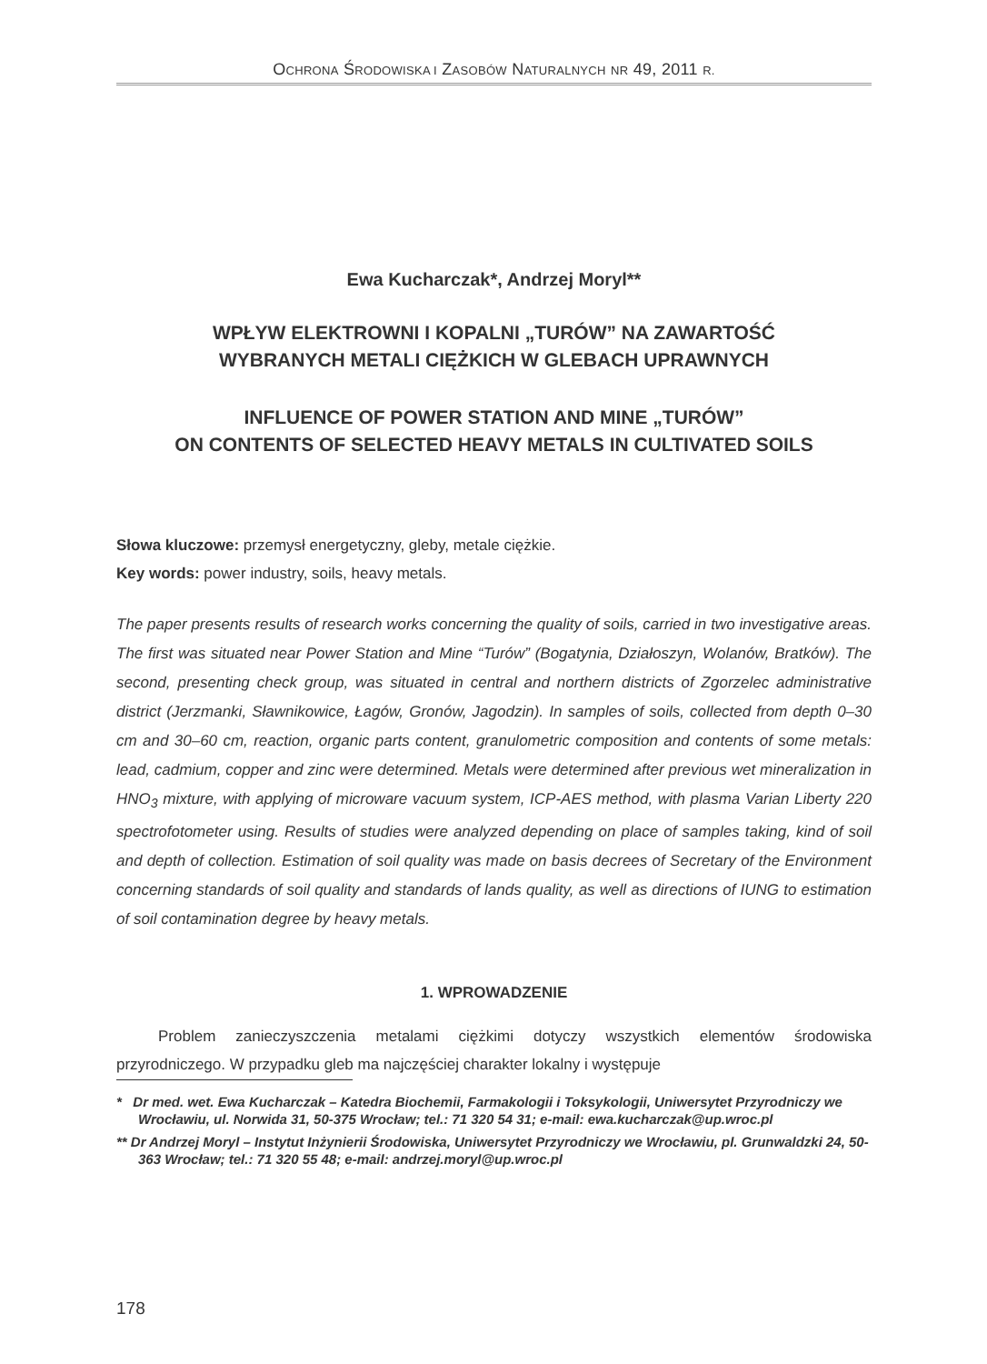OCHRONA ŚRODOWISKA I ZASOBÓW NATURALNYCH NR 49, 2011 R.
Ewa Kucharczak*, Andrzej Moryl**
WPŁYW ELEKTROWNI I KOPALNI „TURÓW” NA ZAWARTOŚĆ
WYBRANYCH METALI CIĘŻKICH W GLEBACH UPRAWNYCH
INFLUENCE OF POWER STATION AND MINE „TURÓW”
ON CONTENTS OF SELECTED HEAVY METALS IN CULTIVATED SOILS
Słowa kluczowe: przemysł energetyczny, gleby, metale ciężkie.
Key words: power industry, soils, heavy metals.
The paper presents results of research works concerning the quality of soils, carried in two investigative areas. The first was situated near Power Station and Mine “Turów” (Bogatynia, Działoszyn, Wolanów, Bratków). The second, presenting check group, was situated in central and northern districts of Zgorzelec administrative district (Jerzmanki, Sławnikowice, Łagów, Gronów, Jagodzin). In samples of soils, collected from depth 0–30 cm and 30–60 cm, reaction, organic parts content, granulometric composition and contents of some metals: lead, cadmium, copper and zinc were determined. Metals were determined after previous wet mineralization in HNO<sub>3</sub> mixture, with applying of microware vacuum system, ICP-AES method, with plasma Varian Liberty 220 spectrofotometer using. Results of studies were analyzed depending on place of samples taking, kind of soil and depth of collection. Estimation of soil quality was made on basis decrees of Secretary of the Environment concerning standards of soil quality and standards of lands quality, as well as directions of IUNG to estimation of soil contamination degree by heavy metals.
1. WPROWADZENIE
Problem zanieczyszczenia metalami ciężkimi dotyczy wszystkich elementów środowiska przyrodniczego. W przypadku gleb ma najczęściej charakter lokalny i występuje
* Dr med. wet. Ewa Kucharczak – Katedra Biochemii, Farmakologii i Toksykologii, Uniwersytet Przyrodniczy we Wrocławiu, ul. Norwida 31, 50-375 Wrocław; tel.: 71 320 54 31; e-mail: ewa.kucharczak@up.wroc.pl
** Dr Andrzej Moryl – Instytut Inżynierii Środowiska, Uniwersytet Przyrodniczy we Wrocławiu, pl. Grunwaldzki 24, 50-363 Wrocław; tel.: 71 320 55 48; e-mail: andrzej.moryl@up.wroc.pl
178